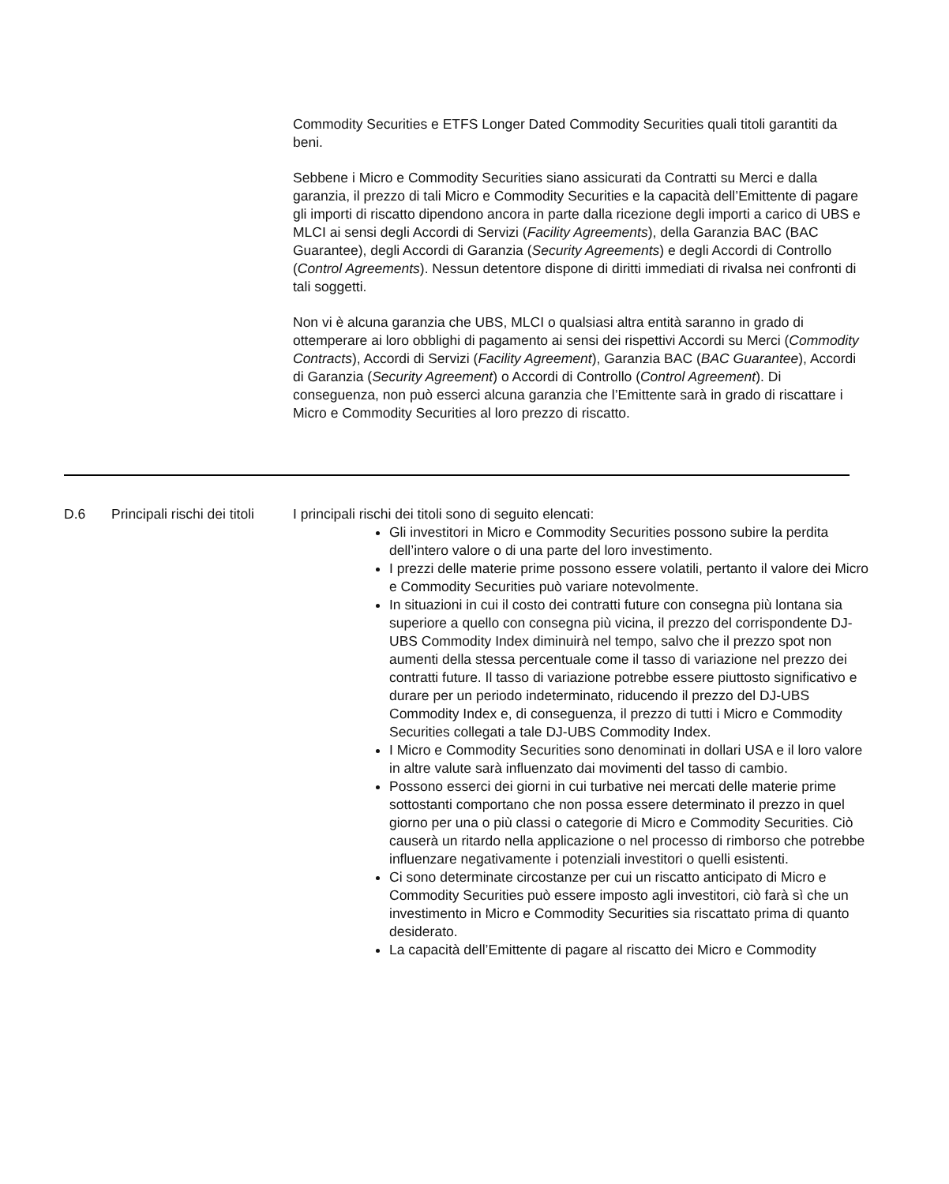Commodity Securities e ETFS Longer Dated Commodity Securities quali titoli garantiti da beni.
Sebbene i Micro e Commodity Securities siano assicurati da Contratti su Merci e dalla garanzia, il prezzo di tali Micro e Commodity Securities e la capacità dell’Emittente di pagare gli importi di riscatto dipendono ancora in parte dalla ricezione degli importi a carico di UBS e MLCI ai sensi degli Accordi di Servizi (Facility Agreements), della Garanzia BAC (BAC Guarantee), degli Accordi di Garanzia (Security Agreements) e degli Accordi di Controllo (Control Agreements). Nessun detentore dispone di diritti immediati di rivalsa nei confronti di tali soggetti.
Non vi è alcuna garanzia che UBS, MLCI o qualsiasi altra entità saranno in grado di ottemperare ai loro obblighi di pagamento ai sensi dei rispettivi Accordi su Merci (Commodity Contracts), Accordi di Servizi (Facility Agreement), Garanzia BAC (BAC Guarantee), Accordi di Garanzia (Security Agreement) o Accordi di Controllo (Control Agreement). Di conseguenza, non può esserci alcuna garanzia che l’Emittente sarà in grado di riscattare i Micro e Commodity Securities al loro prezzo di riscatto.
| D.6 | Principali rischi dei titoli | I principali rischi dei titoli sono di seguito elencati: Gli investitori in Micro e Commodity Securities possono subire la perdita dell’intero valore o di una parte del loro investimento. I prezzi delle materie prime possono essere volatili, pertanto il valore dei Micro e Commodity Securities può variare notevolmente. In situazioni in cui il costo dei contratti future con consegna più lontana sia superiore a quello con consegna più vicina, il prezzo del corrispondente DJ-UBS Commodity Index diminuirà nel tempo, salvo che il prezzo spot non aumenti della stessa percentuale come il tasso di variazione nel prezzo dei contratti future. Il tasso di variazione potrebbe essere piuttosto significativo e durare per un periodo indeterminato, riducendo il prezzo del DJ-UBS Commodity Index e, di conseguenza, il prezzo di tutti i Micro e Commodity Securities collegati a tale DJ-UBS Commodity Index. I Micro e Commodity Securities sono denominati in dollari USA e il loro valore in altre valute sarà influenzato dai movimenti del tasso di cambio. Possono esserci dei giorni in cui turbative nei mercati delle materie prime sottostanti comportano che non possa essere determinato il prezzo in quel giorno per una o più classi o categorie di Micro e Commodity Securities. Ciò causerà un ritardo nella applicazione o nel processo di rimborso che potrebbe influenzare negativamente i potenziali investitori o quelli esistenti. Ci sono determinate circostanze per cui un riscatto anticipato di Micro e Commodity Securities può essere imposto agli investitori, ciò farà sì che un investimento in Micro e Commodity Securities sia riscattato prima di quanto desiderato. La capacità dell’Emittente di pagare al riscatto dei Micro e Commodity |